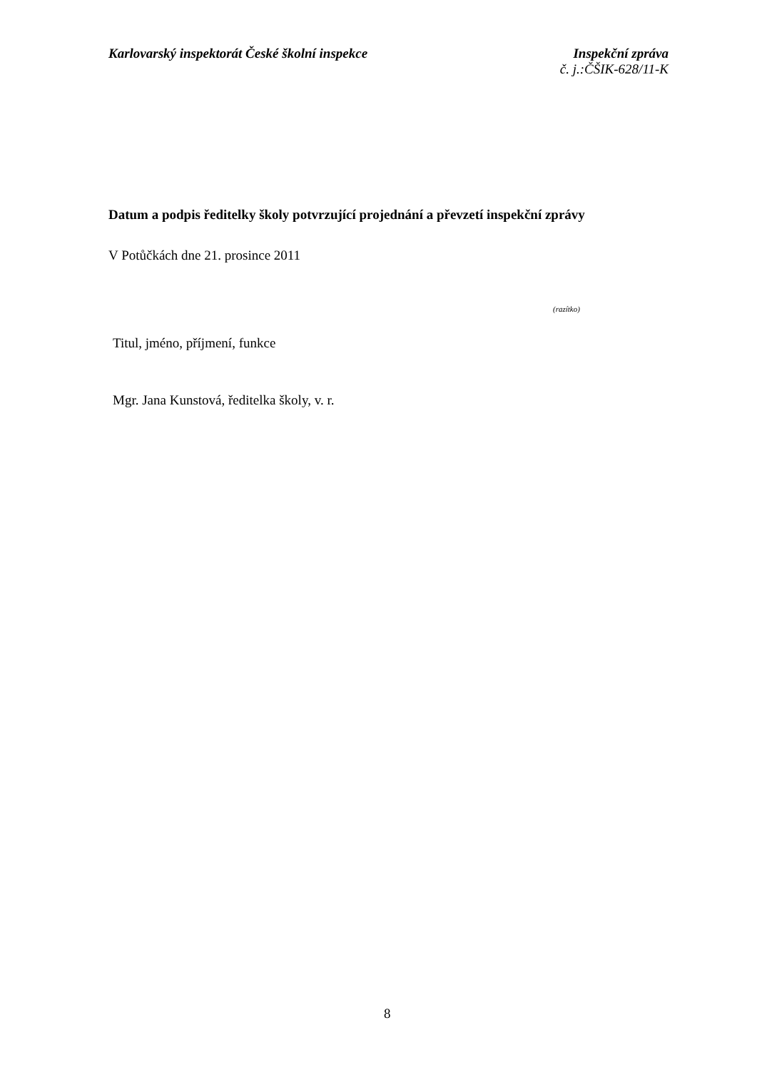Karlovarský inspektorát České školní inspekce
Inspekční zpráva
č. j.:ČŠIK-628/11-K
Datum a podpis ředitelky školy potvrzující projednání a převzetí inspekční zprávy
V Potůčkách dne 21. prosince 2011
(razítko)
Titul, jméno, příjmení, funkce
Mgr. Jana Kunstová, ředitelka školy, v. r.
8